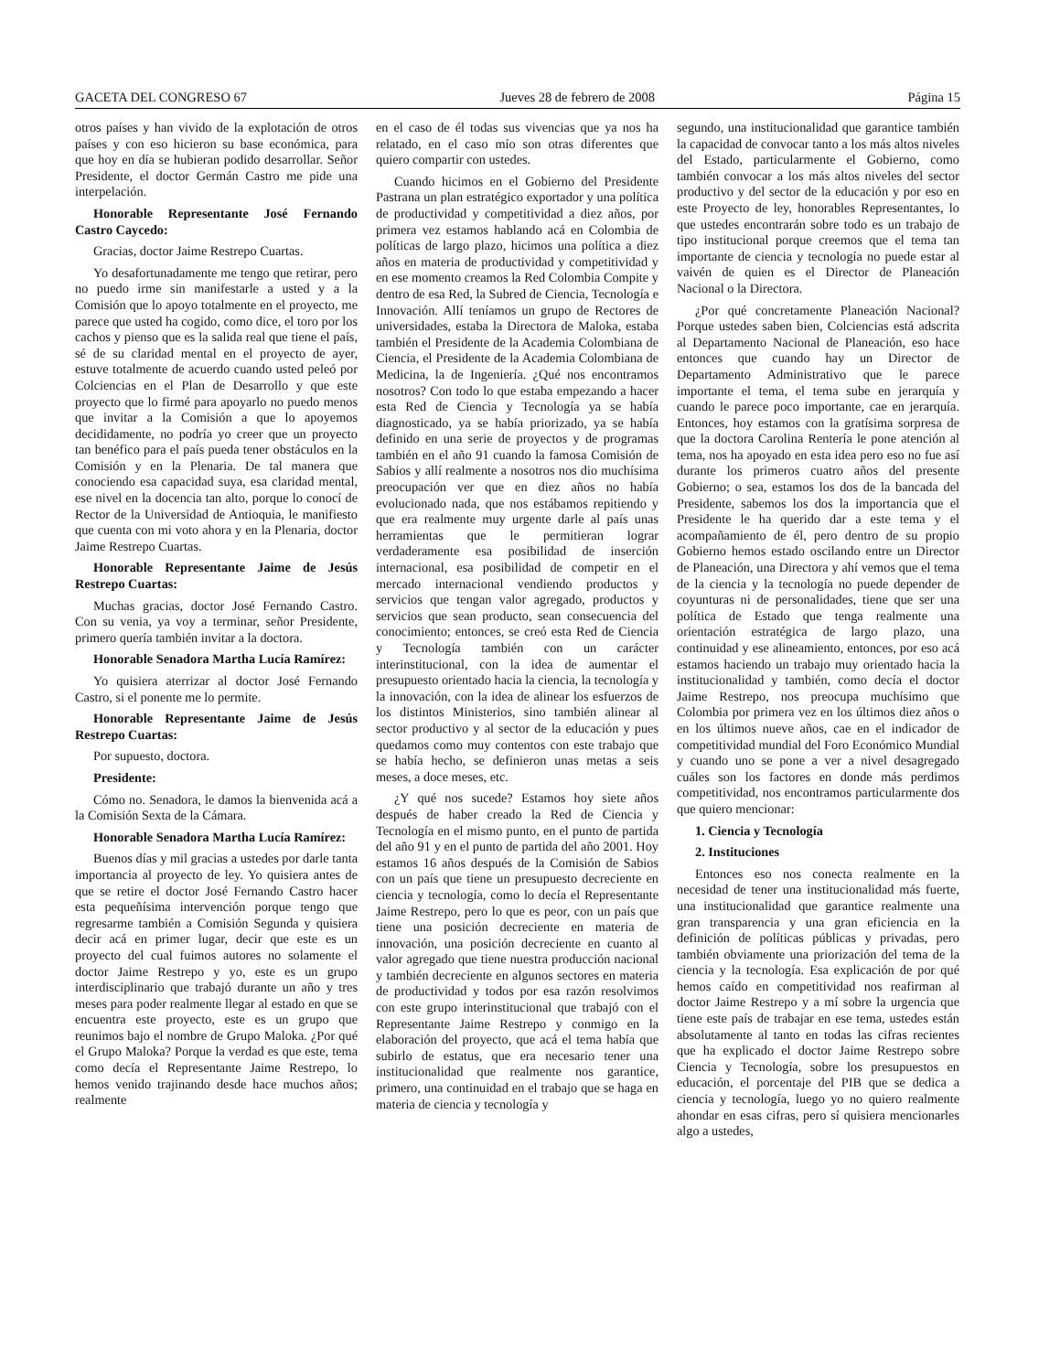GACETA DEL CONGRESO 67 Jueves 28 de febrero de 2008 Página 15
otros países y han vivido de la explotación de otros países y con eso hicieron su base económica, para que hoy en día se hubieran podido desarrollar. Señor Presidente, el doctor Germán Castro me pide una interpelación.
Honorable Representante José Fernando Castro Caycedo:
Gracias, doctor Jaime Restrepo Cuartas.
Yo desafortunadamente me tengo que retirar, pero no puedo irme sin manifestarle a usted y a la Comisión que lo apoyo totalmente en el proyecto, me parece que usted ha cogido, como dice, el toro por los cachos y pienso que es la salida real que tiene el país, sé de su claridad mental en el proyecto de ayer, estuve totalmente de acuerdo cuando usted peleó por Colciencias en el Plan de Desarrollo y que este proyecto que lo firmé para apoyarlo no puedo menos que invitar a la Comisión a que lo apoyemos decididamente, no podría yo creer que un proyecto tan benéfico para el país pueda tener obstáculos en la Comisión y en la Plenaria. De tal manera que conociendo esa capacidad suya, esa claridad mental, ese nivel en la docencia tan alto, porque lo conocí de Rector de la Universidad de Antioquia, le manifiesto que cuenta con mi voto ahora y en la Plenaria, doctor Jaime Restrepo Cuartas.
Honorable Representante Jaime de Jesús Restrepo Cuartas:
Muchas gracias, doctor José Fernando Castro. Con su venia, ya voy a terminar, señor Presidente, primero quería también invitar a la doctora.
Honorable Senadora Martha Lucía Ramírez:
Yo quisiera aterrizar al doctor José Fernando Castro, si el ponente me lo permite.
Honorable Representante Jaime de Jesús Restrepo Cuartas:
Por supuesto, doctora.
Presidente:
Cómo no. Senadora, le damos la bienvenida acá a la Comisión Sexta de la Cámara.
Honorable Senadora Martha Lucía Ramírez:
Buenos días y mil gracias a ustedes por darle tanta importancia al proyecto de ley. Yo quisiera antes de que se retire el doctor José Fernando Castro hacer esta pequeñísima intervención porque tengo que regresarme también a Comisión Segunda y quisiera decir acá en primer lugar, decir que este es un proyecto del cual fuimos autores no solamente el doctor Jaime Restrepo y yo, este es un grupo interdisciplinario que trabajó durante un año y tres meses para poder realmente llegar al estado en que se encuentra este proyecto, este es un grupo que reunimos bajo el nombre de Grupo Maloka. ¿Por qué el Grupo Maloka? Porque la verdad es que este, tema como decía el Representante Jaime Restrepo, lo hemos venido trajinando desde hace muchos años; realmente
en el caso de él todas sus vivencias que ya nos ha relatado, en el caso mío son otras diferentes que quiero compartir con ustedes.
Cuando hicimos en el Gobierno del Presidente Pastrana un plan estratégico exportador y una política de productividad y competitividad a diez años, por primera vez estamos hablando acá en Colombia de políticas de largo plazo, hicimos una política a diez años en materia de productividad y competitividad y en ese momento creamos la Red Colombia Compite y dentro de esa Red, la Subred de Ciencia, Tecnología e Innovación. Allí teníamos un grupo de Rectores de universidades, estaba la Directora de Maloka, estaba también el Presidente de la Academia Colombiana de Ciencia, el Presidente de la Academia Colombiana de Medicina, la de Ingeniería. ¿Qué nos encontramos nosotros? Con todo lo que estaba empezando a hacer esta Red de Ciencia y Tecnología ya se había diagnosticado, ya se había priorizado, ya se había definido en una serie de proyectos y de programas también en el año 91 cuando la famosa Comisión de Sabios y allí realmente a nosotros nos dio muchísima preocupación ver que en diez años no había evolucionado nada, que nos estábamos repitiendo y que era realmente muy urgente darle al país unas herramientas que le permitieran lograr verdaderamente esa posibilidad de inserción internacional, esa posibilidad de competir en el mercado internacional vendiendo productos y servicios que tengan valor agregado, productos y servicios que sean producto, sean consecuencia del conocimiento; entonces, se creó esta Red de Ciencia y Tecnología también con un carácter interinstitucional, con la idea de aumentar el presupuesto orientado hacia la ciencia, la tecnología y la innovación, con la idea de alinear los esfuerzos de los distintos Ministerios, sino también alinear al sector productivo y al sector de la educación y pues quedamos como muy contentos con este trabajo que se había hecho, se definieron unas metas a seis meses, a doce meses, etc.
¿Y qué nos sucede? Estamos hoy siete años después de haber creado la Red de Ciencia y Tecnología en el mismo punto, en el punto de partida del año 91 y en el punto de partida del año 2001. Hoy estamos 16 años después de la Comisión de Sabios con un país que tiene un presupuesto decreciente en ciencia y tecnología, como lo decía el Representante Jaime Restrepo, pero lo que es peor, con un país que tiene una posición decreciente en materia de innovación, una posición decreciente en cuanto al valor agregado que tiene nuestra producción nacional y también decreciente en algunos sectores en materia de productividad y todos por esa razón resolvimos con este grupo interinstitucional que trabajó con el Representante Jaime Restrepo y conmigo en la elaboración del proyecto, que acá el tema había que subirlo de estatus, que era necesario tener una institucionalidad que realmente nos garantice, primero, una continuidad en el trabajo que se haga en materia de ciencia y tecnología y
segundo, una institucionalidad que garantice también la capacidad de convocar tanto a los más altos niveles del Estado, particularmente el Gobierno, como también convocar a los más altos niveles del sector productivo y del sector de la educación y por eso en este Proyecto de ley, honorables Representantes, lo que ustedes encontrarán sobre todo es un trabajo de tipo institucional porque creemos que el tema tan importante de ciencia y tecnología no puede estar al vaivén de quien es el Director de Planeación Nacional o la Directora.
¿Por qué concretamente Planeación Nacional? Porque ustedes saben bien, Colciencias está adscrita al Departamento Nacional de Planeación, eso hace entonces que cuando hay un Director de Departamento Administrativo que le parece importante el tema, el tema sube en jerarquía y cuando le parece poco importante, cae en jerarquía. Entonces, hoy estamos con la gratísima sorpresa de que la doctora Carolina Rentería le pone atención al tema, nos ha apoyado en esta idea pero eso no fue así durante los primeros cuatro años del presente Gobierno; o sea, estamos los dos de la bancada del Presidente, sabemos los dos la importancia que el Presidente le ha querido dar a este tema y el acompañamiento de él, pero dentro de su propio Gobierno hemos estado oscilando entre un Director de Planeación, una Directora y ahí vemos que el tema de la ciencia y la tecnología no puede depender de coyunturas ni de personalidades, tiene que ser una política de Estado que tenga realmente una orientación estratégica de largo plazo, una continuidad y ese alineamiento, entonces, por eso acá estamos haciendo un trabajo muy orientado hacia la institucionalidad y también, como decía el doctor Jaime Restrepo, nos preocupa muchísimo que Colombia por primera vez en los últimos diez años o en los últimos nueve años, cae en el indicador de competitividad mundial del Foro Económico Mundial y cuando uno se pone a ver a nivel desagregado cuáles son los factores en donde más perdimos competitividad, nos encontramos particularmente dos que quiero mencionar:
1. Ciencia y Tecnología
2. Instituciones
Entonces eso nos conecta realmente en la necesidad de tener una institucionalidad más fuerte, una institucionalidad que garantice realmente una gran transparencia y una gran eficiencia en la definición de políticas públicas y privadas, pero también obviamente una priorización del tema de la ciencia y la tecnología. Esa explicación de por qué hemos caído en competitividad nos reafirman al doctor Jaime Restrepo y a mí sobre la urgencia que tiene este país de trabajar en ese tema, ustedes están absolutamente al tanto en todas las cifras recientes que ha explicado el doctor Jaime Restrepo sobre Ciencia y Tecnología, sobre los presupuestos en educación, el porcentaje del PIB que se dedica a ciencia y tecnología, luego yo no quiero realmente ahondar en esas cifras, pero sí quisiera mencionarles algo a ustedes,